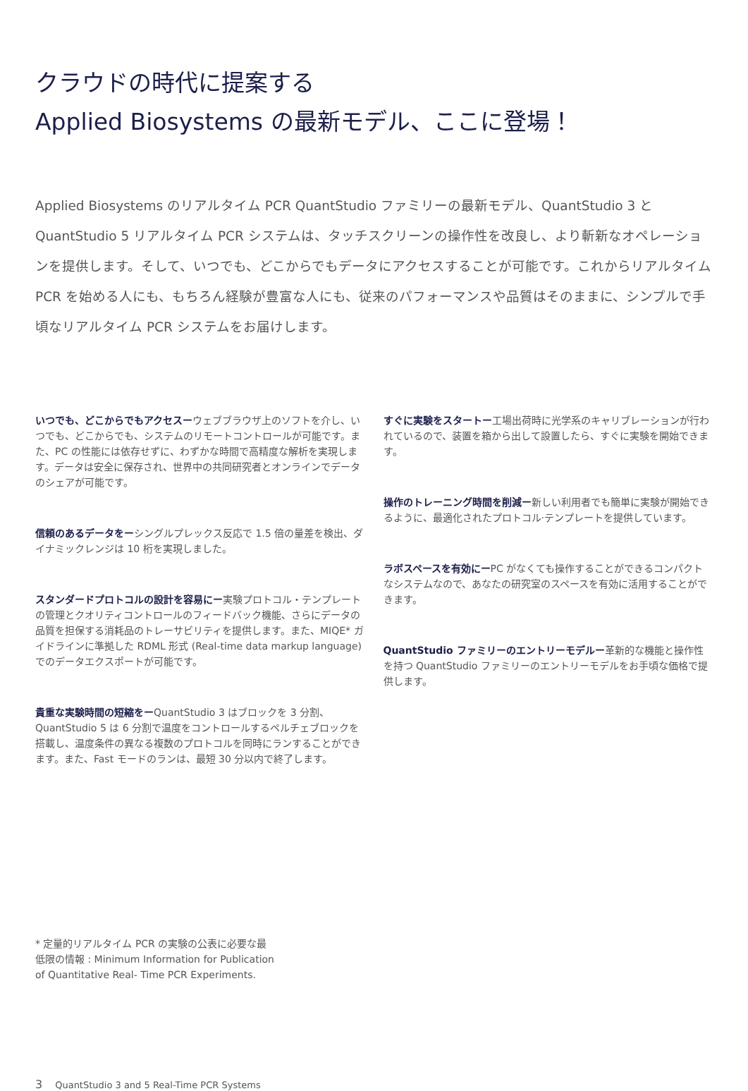クラウドの時代に提案する
Applied Biosystems の最新モデル、ここに登場！
Applied Biosystems のリアルタイム PCR QuantStudio ファミリーの最新モデル、QuantStudio 3 と QuantStudio 5 リアルタイム PCR システムは、タッチスクリーンの操作性を改良し、より斬新なオペレーションを提供します。そして、いつでも、どこからでもデータにアクセスすることが可能です。これからリアルタイム PCR を始める人にも、もちろん経験が豊富な人にも、従来のパフォーマンスや品質はそのままに、シンプルで手頃なリアルタイム PCR システムをお届けします。
いつでも、どこからでもアクセスーウェブブラウザ上のソフトを介し、いつでも、どこからでも、システムのリモートコントロールが可能です。また、PC の性能には依存せずに、わずかな時間で高精度な解析を実現します。データは安全に保存され、世界中の共同研究者とオンラインでデータのシェアが可能です。
信頼のあるデータをーシングルプレックス反応で 1.5 倍の量差を検出、ダイナミックレンジは 10 桁を実現しました。
スタンダードプロトコルの設計を容易にー実験プロトコル・テンプレートの管理とクオリティコントロールのフィードバック機能、さらにデータの品質を担保する消耗品のトレーサビリティを提供します。また、MIQE* ガイドラインに準拠した RDML 形式 (Real-time data markup language) でのデータエクスポートが可能です。
貴重な実験時間の短縮をーQuantStudio 3 はブロックを 3 分割、QuantStudio 5 は 6 分割で温度をコントロールするペルチェブロックを搭載し、温度条件の異なる複数のプロトコルを同時にランすることができます。また、Fast モードのランは、最短 30 分以内で終了します。
すぐに実験をスタートー工場出荷時に光学系のキャリブレーションが行われているので、装置を箱から出して設置したら、すぐに実験を開始できます。
操作のトレーニング時間を削減ー新しい利用者でも簡単に実験が開始できるように、最適化されたプロトコル·テンプレートを提供しています。
ラボスペースを有効にーPC がなくても操作することができるコンパクトなシステムなので、あなたの研究室のスペースを有効に活用することができます。
QuantStudio ファミリーのエントリーモデルー革新的な機能と操作性を持つ QuantStudio ファミリーのエントリーモデルをお手頃な価格で提供します。
* 定量的リアルタイム PCR の実験の公表に必要な最低限の情報 : Minimum Information for Publication of Quantitative Real- Time PCR Experiments.
3 QuantStudio 3 and 5 Real-Time PCR Systems